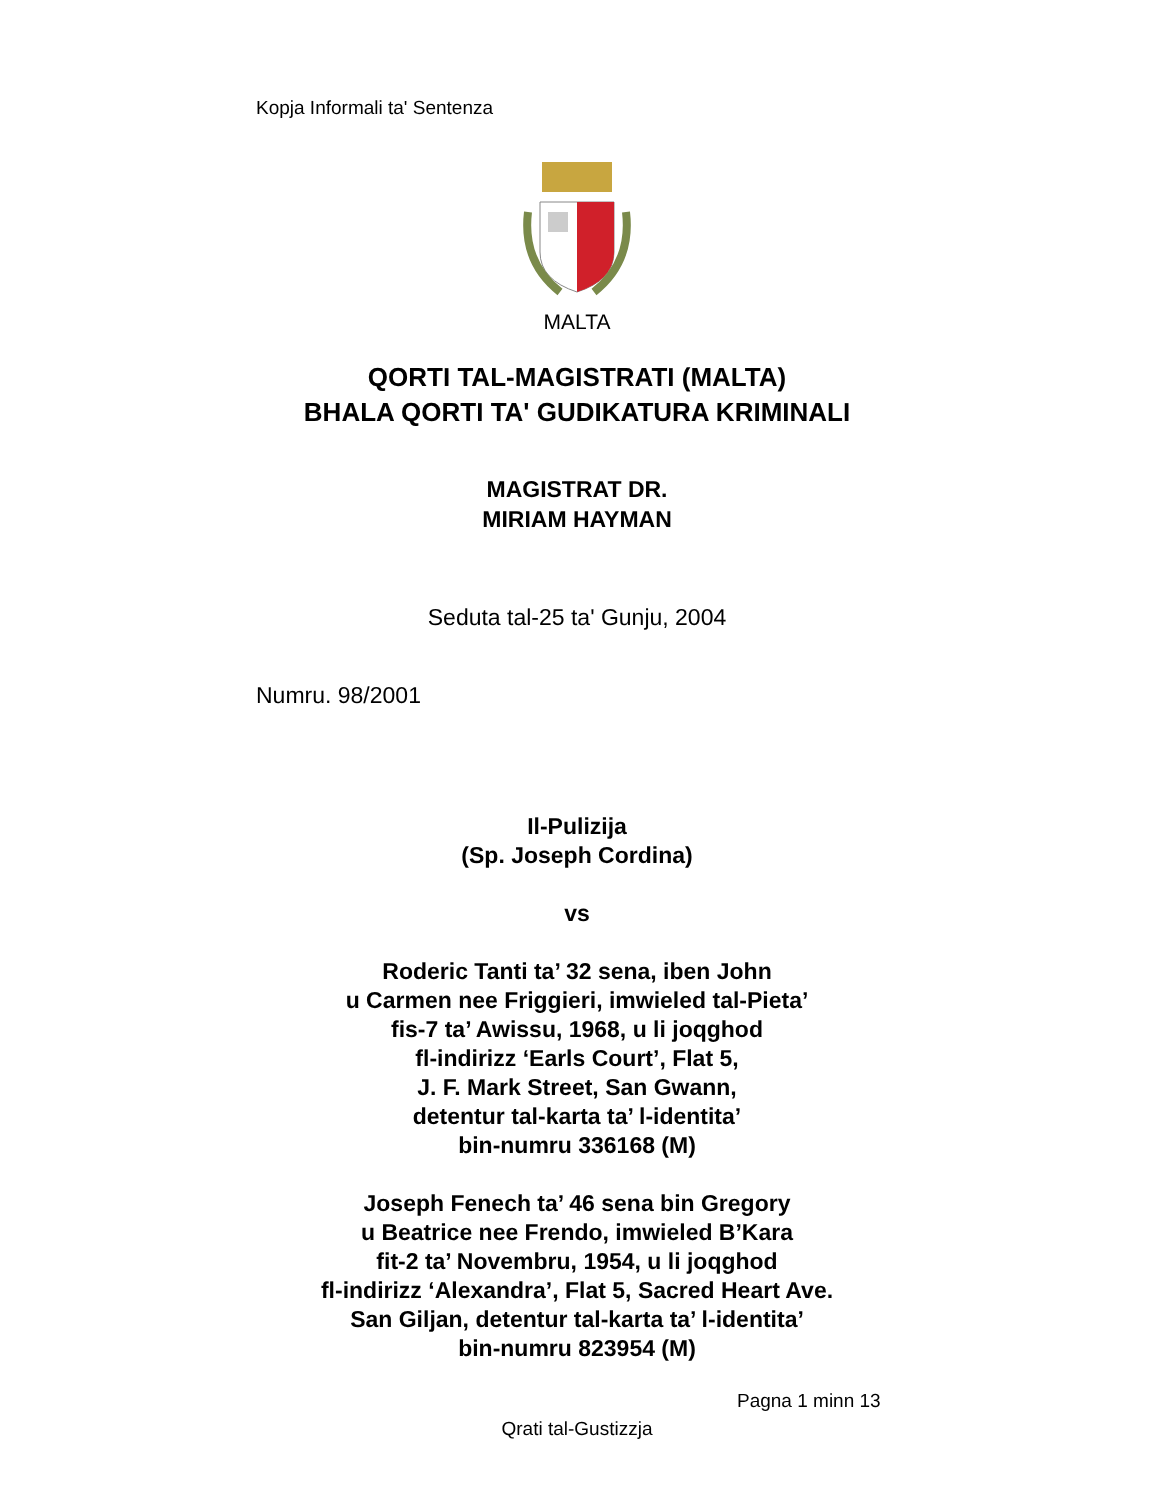Kopja Informali ta' Sentenza
MALTA
QORTI TAL-MAGISTRATI (MALTA)
BHALA QORTI TA' GUDIKATURA KRIMINALI
MAGISTRAT DR.
MIRIAM HAYMAN
Seduta tal-25 ta' Gunju, 2004
Numru. 98/2001
Il-Pulizija
(Sp. Joseph Cordina)
vs
Roderic Tanti ta’ 32 sena, iben John
u Carmen nee Friggieri, imwieled tal-Pieta’
fis-7 ta’ Awissu, 1968, u li joqghod
fl-indirizz ‘Earls Court’, Flat 5,
J. F. Mark Street, San Gwann,
detentur tal-karta ta’ l-identita’
bin-numru 336168 (M)
Joseph Fenech ta’ 46 sena bin Gregory
u Beatrice nee Frendo, imwieled B’Kara
fit-2 ta’ Novembru, 1954, u li joqghod
fl-indirizz ‘Alexandra’, Flat 5, Sacred Heart Ave.
San Giljan, detentur tal-karta ta’ l-identita’
bin-numru 823954 (M)
Pagna 1 minn 13
Qrati tal-Gustizzja